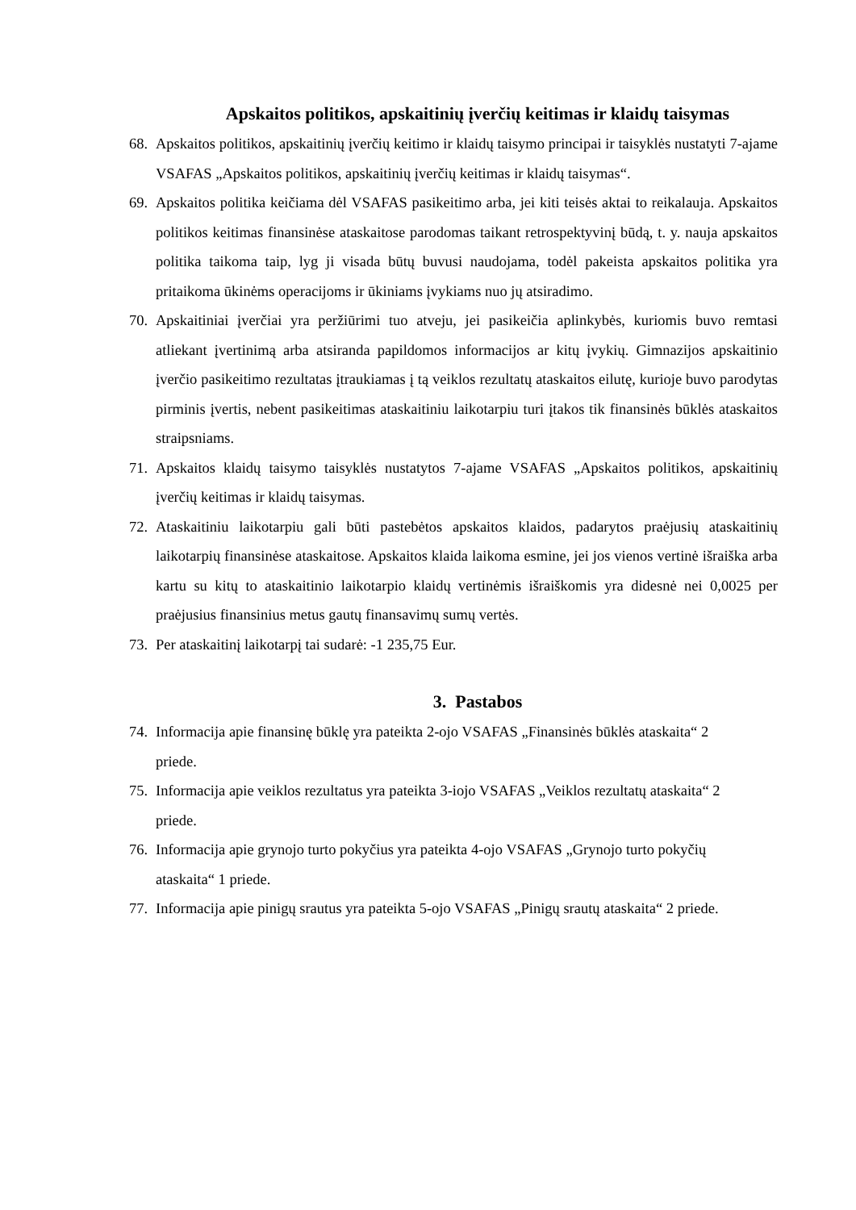Apskaitos politikos, apskaitinių įverčių keitimas ir klaidų taisymas
68. Apskaitos politikos, apskaitinių įverčių keitimo ir klaidų taisymo principai ir taisyklės nustatyti 7-ajame VSAFAS „Apskaitos politikos, apskaitinių įverčių keitimas ir klaidų taisymas“.
69. Apskaitos politika keičiama dėl VSAFAS pasikeitimo arba, jei kiti teisės aktai to reikalauja. Apskaitos politikos keitimas finansinėse ataskaitose parodomas taikant retrospektyvinį būdą, t. y. nauja apskaitos politika taikoma taip, lyg ji visada būtų buvusi naudojama, todėl pakeista apskaitos politika yra pritaikoma ūkinėms operacijoms ir ūkiniams įvykiams nuo jų atsiradimo.
70. Apskaitiniai įverčiai yra peržiūrimi tuo atveju, jei pasikeičia aplinkybės, kuriomis buvo remtasi atliekant įvertinimą arba atsiranda papildomos informacijos ar kitų įvykių. Gimnazijos apskaitinio įverčio pasikeitimo rezultatas įtraukiamas į tą veiklos rezultatų ataskaitos eilutę, kurioje buvo parodytas pirminis įvertis, nebent pasikeitimas ataskaitiniu laikotarpiu turi įtakos tik finansinės būklės ataskaitos straipsniams.
71. Apskaitos klaidų taisymo taisyklės nustatytos 7-ajame VSAFAS „Apskaitos politikos, apskaitinių įverčių keitimas ir klaidų taisymas.
72. Ataskaitiniu laikotarpiu gali būti pastebėtos apskaitos klaidos, padarytos praėjusių ataskaitinių laikotarpių finansinėse ataskaitose. Apskaitos klaida laikoma esmine, jei jos vienos vertinė išraiška arba kartu su kitų to ataskaitinio laikotarpio klaidų vertinėmis išraiškomis yra didesnė nei 0,0025 per praėjusius finansinius metus gautų finansavimų sumų vertės.
73. Per ataskaitinį laikotarpį tai sudarė: -1 235,75 Eur.
3. Pastabos
74. Informacija apie finansinę būklę yra pateikta 2-ojo VSAFAS „Finansinės būklės ataskaita“ 2 priede.
75. Informacija apie veiklos rezultatus yra pateikta 3-iojo VSAFAS „Veiklos rezultatų ataskaita“ 2 priede.
76. Informacija apie grynojo turto pokyčius yra pateikta 4-ojo VSAFAS „Grynojo turto pokyčių ataskaita“ 1 priede.
77. Informacija apie pinigų srautus yra pateikta 5-ojo VSAFAS „Pinigų srautų ataskaita“ 2 priede.